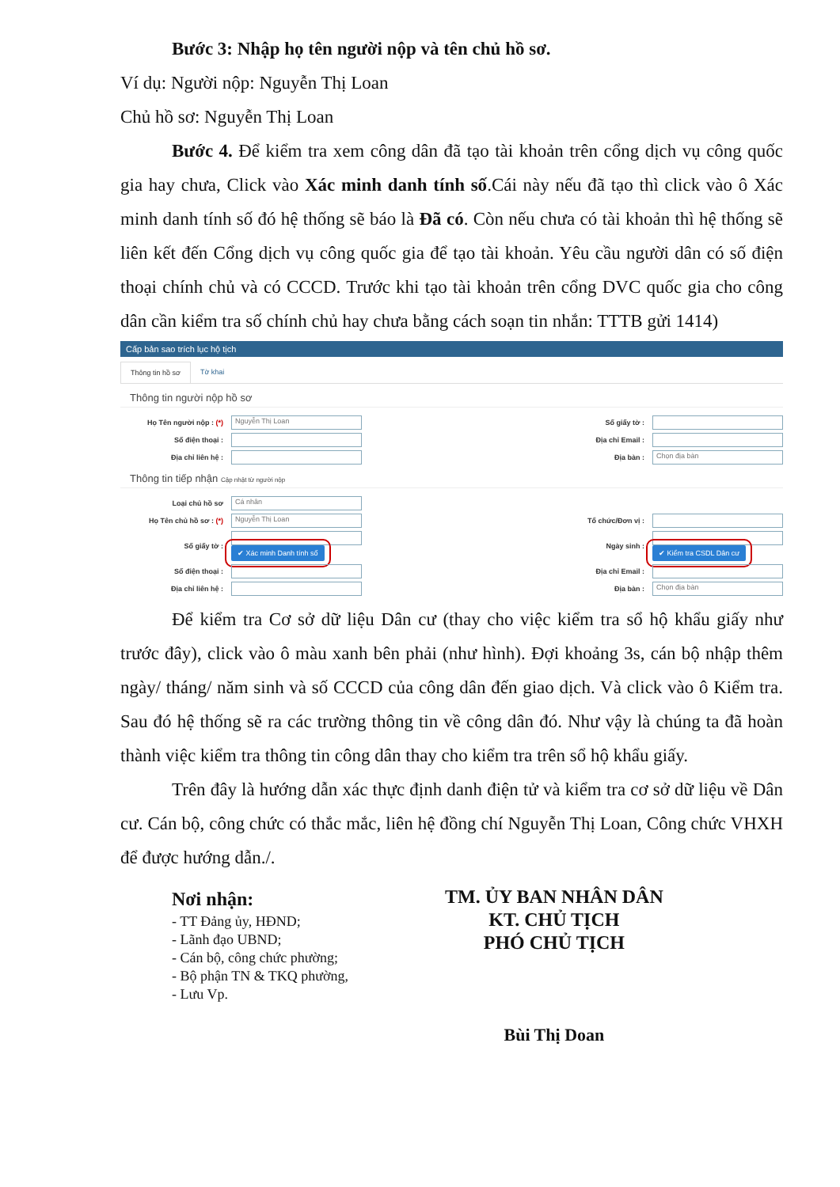Bước 3: Nhập họ tên người nộp và tên chủ hồ sơ.
Ví dụ: Người nộp: Nguyễn Thị Loan
Chủ hồ sơ: Nguyễn Thị Loan
Bước 4. Để kiểm tra xem công dân đã tạo tài khoản trên cổng dịch vụ công quốc gia hay chưa, Click vào Xác minh danh tính số.Cái này nếu đã tạo thì click vào ô Xác minh danh tính số đó hệ thống sẽ báo là Đã có. Còn nếu chưa có tài khoản thì hệ thống sẽ liên kết đến Cổng dịch vụ công quốc gia để tạo tài khoản. Yêu cầu người dân có số điện thoại chính chủ và có CCCD. Trước khi tạo tài khoản trên cổng DVC quốc gia cho công dân cần kiểm tra số chính chủ hay chưa bằng cách soạn tin nhắn: TTTB gửi 1414)
Cấp bản sao trích lục hộ tịch
Thông tin hồ sơ Tờ khai
Thông tin người nộp hồ sơ
Họ Tên người nộp : (*)
Nguyễn Thị Loan
Số giấy tờ :
Số điện thoại :
Địa chỉ Email :
Địa chỉ liên hệ :
Địa bàn :
Chọn địa bàn
Thông tin tiếp nhận Cập nhật từ người nộp
Loại chủ hồ sơ
Cá nhân
Họ Tên chủ hồ sơ : (*)
Nguyễn Thị Loan
Tổ chức/Đơn vị :
Số giấy tờ :
✔ Xác minh Danh tính số
Ngày sinh :
✔ Kiểm tra CSDL Dân cư
Số điện thoại :
Địa chỉ Email :
Địa chỉ liên hệ :
Địa bàn :
Chọn địa bàn
Để kiểm tra Cơ sở dữ liệu Dân cư (thay cho việc kiểm tra sổ hộ khẩu giấy như trước đây), click vào ô màu xanh bên phải (như hình). Đợi khoảng 3s, cán bộ nhập thêm ngày/ tháng/ năm sinh và số CCCD của công dân đến giao dịch. Và click vào ô Kiểm tra. Sau đó hệ thống sẽ ra các trường thông tin về công dân đó. Như vậy là chúng ta đã hoàn thành việc kiểm tra thông tin công dân thay cho kiểm tra trên sổ hộ khẩu giấy.
Trên đây là hướng dẫn xác thực định danh điện tử và kiểm tra cơ sở dữ liệu về Dân cư. Cán bộ, công chức có thắc mắc, liên hệ đồng chí Nguyễn Thị Loan, Công chức VHXH để được hướng dẫn./.
Nơi nhận:
- TT Đảng ủy, HĐND;
- Lãnh đạo UBND;
- Cán bộ, công chức phường;
- Bộ phận TN & TKQ phường,
- Lưu Vp.
TM. ỦY BAN NHÂN DÂN
KT. CHỦ TỊCH
PHÓ CHỦ TỊCH
Bùi Thị Doan